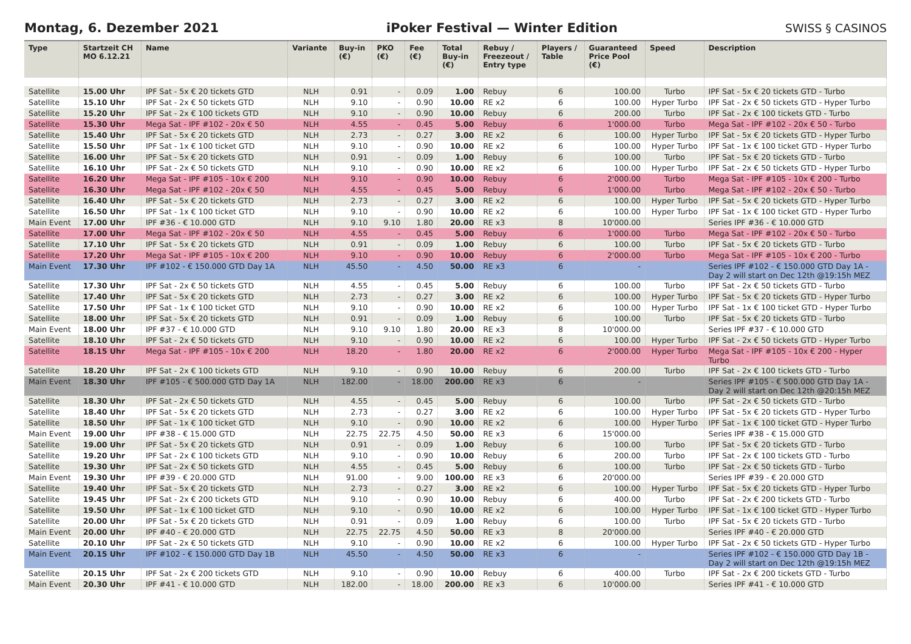Montag, 6. Dezember 2021 iPoker Festival — Winter Edition SWISS § CASINOS
| Type | Startzeit CH MO 6.12.21 | Name | Variante | Buy-in (€) | PKO (€) | Fee (€) | Total Buy-in (€) | Rebuy / Freezeout / Entry type | Players / Table | Guaranteed Price Pool (€) | Speed | Description |
| --- | --- | --- | --- | --- | --- | --- | --- | --- | --- | --- | --- | --- |
| Satellite | 15.00 Uhr | IPF Sat - 5x € 20 tickets GTD | NLH | 0.91 | - | 0.09 | 1.00 | Rebuy | 6 | 100.00 | Turbo | IPF Sat - 5x € 20 tickets GTD - Turbo |
| Satellite | 15.10 Uhr | IPF Sat - 2x € 50 tickets GTD | NLH | 9.10 | - | 0.90 | 10.00 | RE x2 | 6 | 100.00 | Hyper Turbo | IPF Sat - 2x € 50 tickets GTD - Hyper Turbo |
| Satellite | 15.20 Uhr | IPF Sat - 2x € 100 tickets GTD | NLH | 9.10 | - | 0.90 | 10.00 | Rebuy | 6 | 200.00 | Turbo | IPF Sat - 2x € 100 tickets GTD - Turbo |
| Satellite | 15.30 Uhr | Mega Sat - IPF #102 - 20x € 50 | NLH | 4.55 | - | 0.45 | 5.00 | Rebuy | 6 | 1'000.00 | Turbo | Mega Sat - IPF #102 - 20x € 50 - Turbo |
| Satellite | 15.40 Uhr | IPF Sat - 5x € 20 tickets GTD | NLH | 2.73 | - | 0.27 | 3.00 | RE x2 | 6 | 100.00 | Hyper Turbo | IPF Sat - 5x € 20 tickets GTD - Hyper Turbo |
| Satellite | 15.50 Uhr | IPF Sat - 1x € 100 ticket GTD | NLH | 9.10 | - | 0.90 | 10.00 | RE x2 | 6 | 100.00 | Hyper Turbo | IPF Sat - 1x € 100 ticket GTD - Hyper Turbo |
| Satellite | 16.00 Uhr | IPF Sat - 5x € 20 tickets GTD | NLH | 0.91 | - | 0.09 | 1.00 | Rebuy | 6 | 100.00 | Turbo | IPF Sat - 5x € 20 tickets GTD - Turbo |
| Satellite | 16.10 Uhr | IPF Sat - 2x € 50 tickets GTD | NLH | 9.10 | - | 0.90 | 10.00 | RE x2 | 6 | 100.00 | Hyper Turbo | IPF Sat - 2x € 50 tickets GTD - Hyper Turbo |
| Satellite | 16.20 Uhr | Mega Sat - IPF #105 - 10x € 200 | NLH | 9.10 | - | 0.90 | 10.00 | Rebuy | 6 | 2'000.00 | Turbo | Mega Sat - IPF #105 - 10x € 200 - Turbo |
| Satellite | 16.30 Uhr | Mega Sat - IPF #102 - 20x € 50 | NLH | 4.55 | - | 0.45 | 5.00 | Rebuy | 6 | 1'000.00 | Turbo | Mega Sat - IPF #102 - 20x € 50 - Turbo |
| Satellite | 16.40 Uhr | IPF Sat - 5x € 20 tickets GTD | NLH | 2.73 | - | 0.27 | 3.00 | RE x2 | 6 | 100.00 | Hyper Turbo | IPF Sat - 5x € 20 tickets GTD - Hyper Turbo |
| Satellite | 16.50 Uhr | IPF Sat - 1x € 100 ticket GTD | NLH | 9.10 | - | 0.90 | 10.00 | RE x2 | 6 | 100.00 | Hyper Turbo | IPF Sat - 1x € 100 ticket GTD - Hyper Turbo |
| Main Event | 17.00 Uhr | IPF #36 - € 10.000 GTD | NLH | 9.10 | 9.10 | 1.80 | 20.00 | RE x3 | 8 | 10'000.00 | | Series IPF #36 - € 10.000 GTD |
| Satellite | 17.00 Uhr | Mega Sat - IPF #102 - 20x € 50 | NLH | 4.55 | - | 0.45 | 5.00 | Rebuy | 6 | 1'000.00 | Turbo | Mega Sat - IPF #102 - 20x € 50 - Turbo |
| Satellite | 17.10 Uhr | IPF Sat - 5x € 20 tickets GTD | NLH | 0.91 | - | 0.09 | 1.00 | Rebuy | 6 | 100.00 | Turbo | IPF Sat - 5x € 20 tickets GTD - Turbo |
| Satellite | 17.20 Uhr | Mega Sat - IPF #105 - 10x € 200 | NLH | 9.10 | - | 0.90 | 10.00 | Rebuy | 6 | 2'000.00 | Turbo | Mega Sat - IPF #105 - 10x € 200 - Turbo |
| Main Event | 17.30 Uhr | IPF #102 - € 150.000 GTD Day 1A | NLH | 45.50 | - | 4.50 | 50.00 | RE x3 | 6 | - | | Series IPF #102 - € 150.000 GTD Day 1A - Day 2 will start on Dec 12th @19:15h MEZ |
| Satellite | 17.30 Uhr | IPF Sat - 2x € 50 tickets GTD | NLH | 4.55 | - | 0.45 | 5.00 | Rebuy | 6 | 100.00 | Turbo | IPF Sat - 2x € 50 tickets GTD - Turbo |
| Satellite | 17.40 Uhr | IPF Sat - 5x € 20 tickets GTD | NLH | 2.73 | - | 0.27 | 3.00 | RE x2 | 6 | 100.00 | Hyper Turbo | IPF Sat - 5x € 20 tickets GTD - Hyper Turbo |
| Satellite | 17.50 Uhr | IPF Sat - 1x € 100 ticket GTD | NLH | 9.10 | - | 0.90 | 10.00 | RE x2 | 6 | 100.00 | Hyper Turbo | IPF Sat - 1x € 100 ticket GTD - Hyper Turbo |
| Satellite | 18.00 Uhr | IPF Sat - 5x € 20 tickets GTD | NLH | 0.91 | - | 0.09 | 1.00 | Rebuy | 6 | 100.00 | Turbo | IPF Sat - 5x € 20 tickets GTD - Turbo |
| Main Event | 18.00 Uhr | IPF #37 - € 10.000 GTD | NLH | 9.10 | 9.10 | 1.80 | 20.00 | RE x3 | 8 | 10'000.00 | | Series IPF #37 - € 10.000 GTD |
| Satellite | 18.10 Uhr | IPF Sat - 2x € 50 tickets GTD | NLH | 9.10 | - | 0.90 | 10.00 | RE x2 | 6 | 100.00 | Hyper Turbo | IPF Sat - 2x € 50 tickets GTD - Hyper Turbo |
| Satellite | 18.15 Uhr | Mega Sat - IPF #105 - 10x € 200 | NLH | 18.20 | - | 1.80 | 20.00 | RE x2 | 6 | 2'000.00 | Hyper Turbo | Mega Sat - IPF #105 - 10x € 200 - Hyper Turbo |
| Satellite | 18.20 Uhr | IPF Sat - 2x € 100 tickets GTD | NLH | 9.10 | - | 0.90 | 10.00 | Rebuy | 6 | 200.00 | Turbo | IPF Sat - 2x € 100 tickets GTD - Turbo |
| Main Event | 18.30 Uhr | IPF #105 - € 500.000 GTD Day 1A | NLH | 182.00 | - | 18.00 | 200.00 | RE x3 | 6 | - | | Series IPF #105 - € 500.000 GTD Day 1A - Day 2 will start on Dec 12th @20:15h MEZ |
| Satellite | 18.30 Uhr | IPF Sat - 2x € 50 tickets GTD | NLH | 4.55 | - | 0.45 | 5.00 | Rebuy | 6 | 100.00 | Turbo | IPF Sat - 2x € 50 tickets GTD - Turbo |
| Satellite | 18.40 Uhr | IPF Sat - 5x € 20 tickets GTD | NLH | 2.73 | - | 0.27 | 3.00 | RE x2 | 6 | 100.00 | Hyper Turbo | IPF Sat - 5x € 20 tickets GTD - Hyper Turbo |
| Satellite | 18.50 Uhr | IPF Sat - 1x € 100 ticket GTD | NLH | 9.10 | - | 0.90 | 10.00 | RE x2 | 6 | 100.00 | Hyper Turbo | IPF Sat - 1x € 100 ticket GTD - Hyper Turbo |
| Main Event | 19.00 Uhr | IPF #38 - € 15.000 GTD | NLH | 22.75 | 22.75 | 4.50 | 50.00 | RE x3 | 6 | 15'000.00 | | Series IPF #38 - € 15.000 GTD |
| Satellite | 19.00 Uhr | IPF Sat - 5x € 20 tickets GTD | NLH | 0.91 | - | 0.09 | 1.00 | Rebuy | 6 | 100.00 | Turbo | IPF Sat - 5x € 20 tickets GTD - Turbo |
| Satellite | 19.20 Uhr | IPF Sat - 2x € 100 tickets GTD | NLH | 9.10 | - | 0.90 | 10.00 | Rebuy | 6 | 200.00 | Turbo | IPF Sat - 2x € 100 tickets GTD - Turbo |
| Satellite | 19.30 Uhr | IPF Sat - 2x € 50 tickets GTD | NLH | 4.55 | - | 0.45 | 5.00 | Rebuy | 6 | 100.00 | Turbo | IPF Sat - 2x € 50 tickets GTD - Turbo |
| Main Event | 19.30 Uhr | IPF #39 - € 20.000 GTD | NLH | 91.00 | - | 9.00 | 100.00 | RE x3 | 6 | 20'000.00 | | Series IPF #39 - € 20.000 GTD |
| Satellite | 19.40 Uhr | IPF Sat - 5x € 20 tickets GTD | NLH | 2.73 | - | 0.27 | 3.00 | RE x2 | 6 | 100.00 | Hyper Turbo | IPF Sat - 5x € 20 tickets GTD - Hyper Turbo |
| Satellite | 19.45 Uhr | IPF Sat - 2x € 200 tickets GTD | NLH | 9.10 | - | 0.90 | 10.00 | Rebuy | 6 | 400.00 | Turbo | IPF Sat - 2x € 200 tickets GTD - Turbo |
| Satellite | 19.50 Uhr | IPF Sat - 1x € 100 ticket GTD | NLH | 9.10 | - | 0.90 | 10.00 | RE x2 | 6 | 100.00 | Hyper Turbo | IPF Sat - 1x € 100 ticket GTD - Hyper Turbo |
| Satellite | 20.00 Uhr | IPF Sat - 5x € 20 tickets GTD | NLH | 0.91 | - | 0.09 | 1.00 | Rebuy | 6 | 100.00 | Turbo | IPF Sat - 5x € 20 tickets GTD - Turbo |
| Main Event | 20.00 Uhr | IPF #40 - € 20.000 GTD | NLH | 22.75 | 22.75 | 4.50 | 50.00 | RE x3 | 8 | 20'000.00 | | Series IPF #40 - € 20.000 GTD |
| Satellite | 20.10 Uhr | IPF Sat - 2x € 50 tickets GTD | NLH | 9.10 | - | 0.90 | 10.00 | RE x2 | 6 | 100.00 | Hyper Turbo | IPF Sat - 2x € 50 tickets GTD - Hyper Turbo |
| Main Event | 20.15 Uhr | IPF #102 - € 150.000 GTD Day 1B | NLH | 45.50 | - | 4.50 | 50.00 | RE x3 | 6 | - | | Series IPF #102 - € 150.000 GTD Day 1B - Day 2 will start on Dec 12th @19:15h MEZ |
| Satellite | 20.15 Uhr | IPF Sat - 2x € 200 tickets GTD | NLH | 9.10 | - | 0.90 | 10.00 | Rebuy | 6 | 400.00 | Turbo | IPF Sat - 2x € 200 tickets GTD - Turbo |
| Main Event | 20.30 Uhr | IPF #41 - € 10.000 GTD | NLH | 182.00 | - | 18.00 | 200.00 | RE x3 | 6 | 10'000.00 | | Series IPF #41 - € 10.000 GTD |